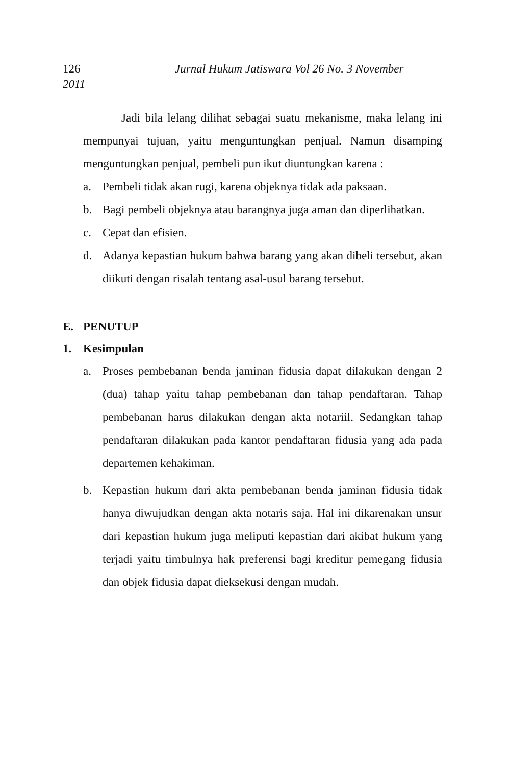126 Jurnal Hukum Jatiswara Vol 26 No. 3 November
2011
Jadi bila lelang dilihat sebagai suatu mekanisme, maka lelang ini mempunyai tujuan, yaitu menguntungkan penjual. Namun disamping menguntungkan penjual, pembeli pun ikut diuntungkan karena :
a. Pembeli tidak akan rugi, karena objeknya tidak ada paksaan.
b. Bagi pembeli objeknya atau barangnya juga aman dan diperlihatkan.
c. Cepat dan efisien.
d. Adanya kepastian hukum bahwa barang yang akan dibeli tersebut, akan diikuti dengan risalah tentang asal-usul barang tersebut.
E. PENUTUP
1. Kesimpulan
a. Proses pembebanan benda jaminan fidusia dapat dilakukan dengan 2 (dua) tahap yaitu tahap pembebanan dan tahap pendaftaran. Tahap pembebanan harus dilakukan dengan akta notariil. Sedangkan tahap pendaftaran dilakukan pada kantor pendaftaran fidusia yang ada pada departemen kehakiman.
b. Kepastian hukum dari akta pembebanan benda jaminan fidusia tidak hanya diwujudkan dengan akta notaris saja. Hal ini dikarenakan unsur dari kepastian hukum juga meliputi kepastian dari akibat hukum yang terjadi yaitu timbulnya hak preferensi bagi kreditur pemegang fidusia dan objek fidusia dapat dieksekusi dengan mudah.